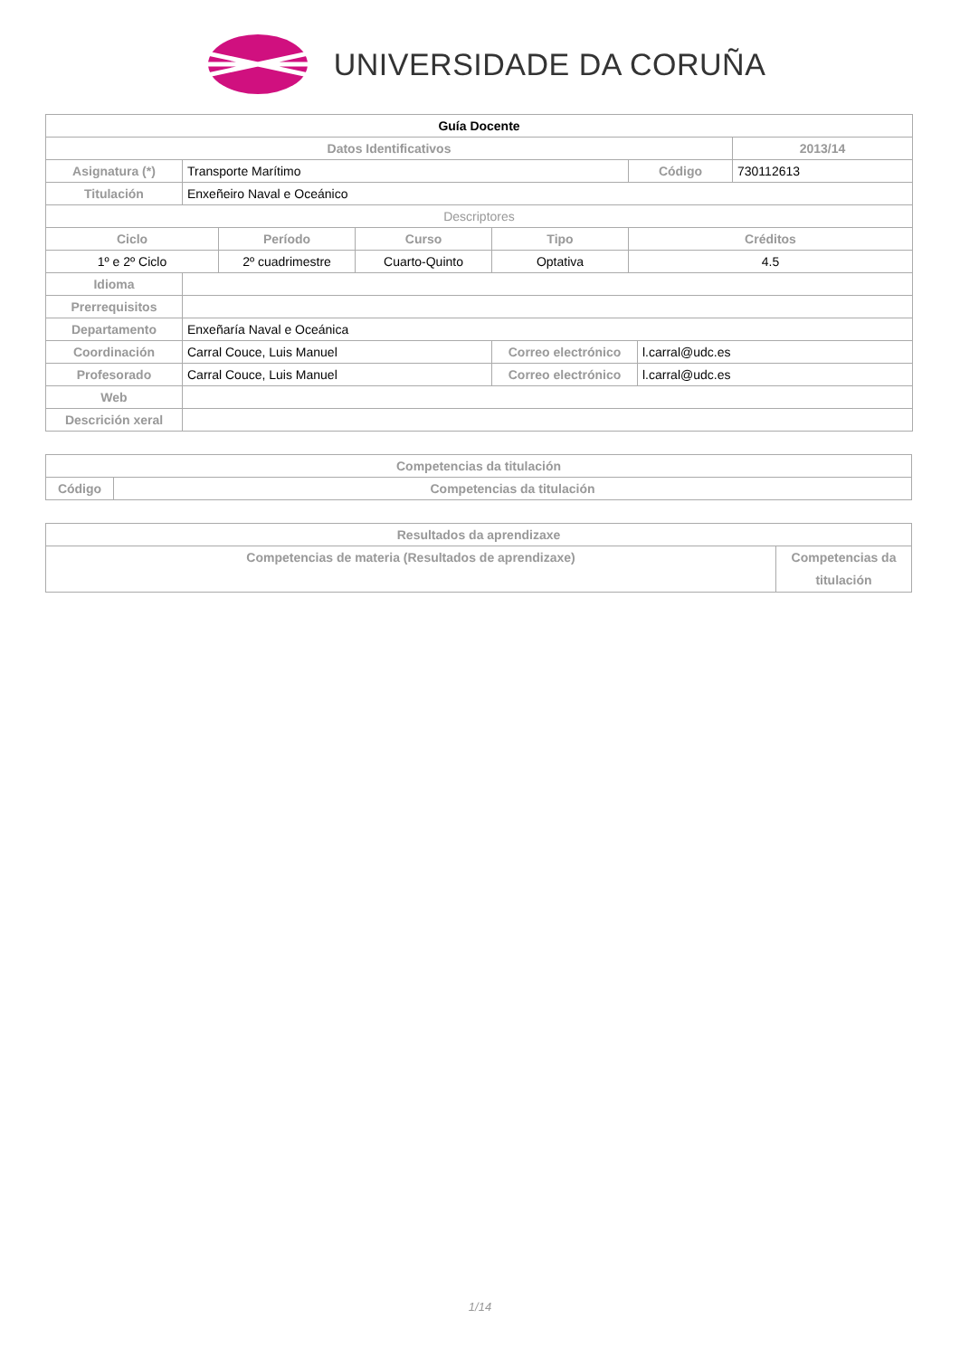UNIVERSIDADE DA CORUÑA
| Guía Docente | | | | | | | |
| --- | --- | --- | --- | --- | --- | --- | --- |
| Datos Identificativos | | | | | | | 2013/14 |
| Asignatura (*) | Transporte Marítimo | | | | Código | | 730112613 |
| Titulación | Enxeñeiro Naval e Oceánico | | | | | | |
| Descriptores | | | | | | | |
| Ciclo | | Período | Curso | Tipo | Créditos | | |
| 1º e 2º Ciclo | | 2º cuadrimestre | Cuarto-Quinto | Optativa | 4.5 | | |
| Idioma | | | | | | | |
| Prerrequisitos | | | | | | | |
| Departamento | Enxeñaría Naval e Oceánica | | | | | | |
| Coordinación | Carral Couce, Luis Manuel | | | Correo electrónico | | l.carral@udc.es | |
| Profesorado | Carral Couce, Luis Manuel | | | Correo electrónico | | l.carral@udc.es | |
| Web | | | | | | | |
| Descrición xeral | | | | | | | |
| Competencias da titulación | |
| --- | --- |
| Código | Competencias da titulación |
| Resultados da aprendizaxe | |
| --- | --- |
| Competencias de materia (Resultados de aprendizaxe) | Competencias da titulación |
1/14